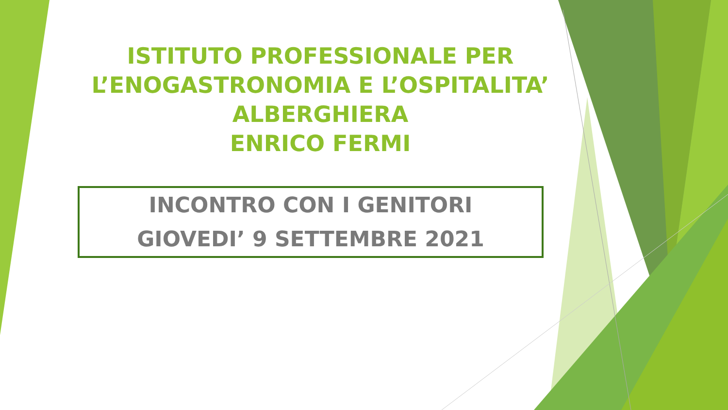ISTITUTO PROFESSIONALE PER
L’ENOGASTRONOMIA E L’OSPITALITA’
ALBERGHIERA
ENRICO FERMI
INCONTRO CON I GENITORI
GIOVEDI’ 9 SETTEMBRE 2021